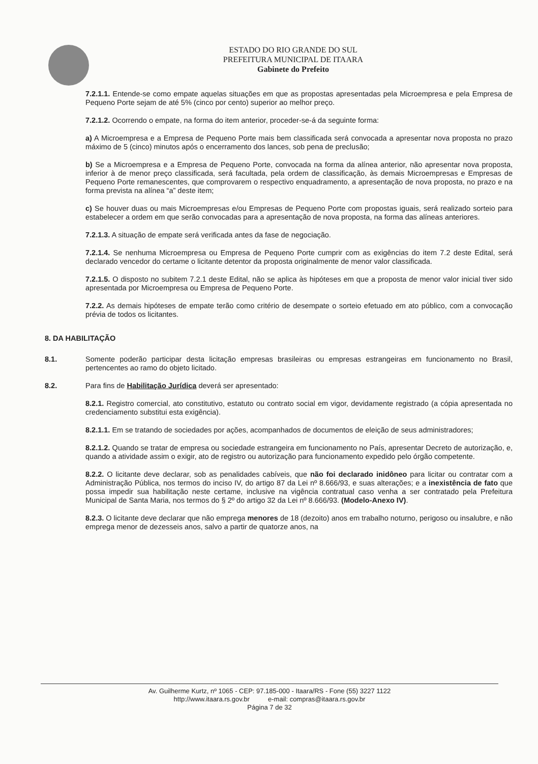ESTADO DO RIO GRANDE DO SUL
PREFEITURA MUNICIPAL DE ITAARA
Gabinete do Prefeito
7.2.1.1. Entende-se como empate aquelas situações em que as propostas apresentadas pela Microempresa e pela Empresa de Pequeno Porte sejam de até 5% (cinco por cento) superior ao melhor preço.
7.2.1.2. Ocorrendo o empate, na forma do item anterior, proceder-se-á da seguinte forma:
a) A Microempresa e a Empresa de Pequeno Porte mais bem classificada será convocada a apresentar nova proposta no prazo máximo de 5 (cinco) minutos após o encerramento dos lances, sob pena de preclusão;
b) Se a Microempresa e a Empresa de Pequeno Porte, convocada na forma da alínea anterior, não apresentar nova proposta, inferior à de menor preço classificada, será facultada, pela ordem de classificação, às demais Microempresas e Empresas de Pequeno Porte remanescentes, que comprovarem o respectivo enquadramento, a apresentação de nova proposta, no prazo e na forma prevista na alínea “a” deste item;
c) Se houver duas ou mais Microempresas e/ou Empresas de Pequeno Porte com propostas iguais, será realizado sorteio para estabelecer a ordem em que serão convocadas para a apresentação de nova proposta, na forma das alíneas anteriores.
7.2.1.3. A situação de empate será verificada antes da fase de negociação.
7.2.1.4. Se nenhuma Microempresa ou Empresa de Pequeno Porte cumprir com as exigências do item 7.2 deste Edital, será declarado vencedor do certame o licitante detentor da proposta originalmente de menor valor classificada.
7.2.1.5. O disposto no subitem 7.2.1 deste Edital, não se aplica às hipóteses em que a proposta de menor valor inicial tiver sido apresentada por Microempresa ou Empresa de Pequeno Porte.
7.2.2. As demais hipóteses de empate terão como critério de desempate o sorteio efetuado em ato público, com a convocação prévia de todos os licitantes.
8. DA HABILITAÇÃO
8.1. Somente poderão participar desta licitação empresas brasileiras ou empresas estrangeiras em funcionamento no Brasil, pertencentes ao ramo do objeto licitado.
8.2. Para fins de Habilitação Jurídica deverá ser apresentado:
8.2.1. Registro comercial, ato constitutivo, estatuto ou contrato social em vigor, devidamente registrado (a cópia apresentada no credenciamento substitui esta exigência).
8.2.1.1. Em se tratando de sociedades por ações, acompanhados de documentos de eleição de seus administradores;
8.2.1.2. Quando se tratar de empresa ou sociedade estrangeira em funcionamento no País, apresentar Decreto de autorização, e, quando a atividade assim o exigir, ato de registro ou autorização para funcionamento expedido pelo órgão competente.
8.2.2. O licitante deve declarar, sob as penalidades cabíveis, que não foi declarado inidôneo para licitar ou contratar com a Administração Pública, nos termos do inciso IV, do artigo 87 da Lei nº 8.666/93, e suas alterações; e a inexistência de fato que possa impedir sua habilitação neste certame, inclusive na vigência contratual caso venha a ser contratado pela Prefeitura Municipal de Santa Maria, nos termos do § 2º do artigo 32 da Lei nº 8.666/93. (Modelo-Anexo IV).
8.2.3. O licitante deve declarar que não emprega menores de 18 (dezoito) anos em trabalho noturno, perigoso ou insalubre, e não emprega menor de dezesseis anos, salvo a partir de quatorze anos, na
Av. Guilherme Kurtz, nº 1065 - CEP: 97.185-000 - Itaara/RS - Fone (55) 3227 1122
http://www.itaara.rs.gov.br e-mail: compras@itaara.rs.gov.br
Página 7 de 32